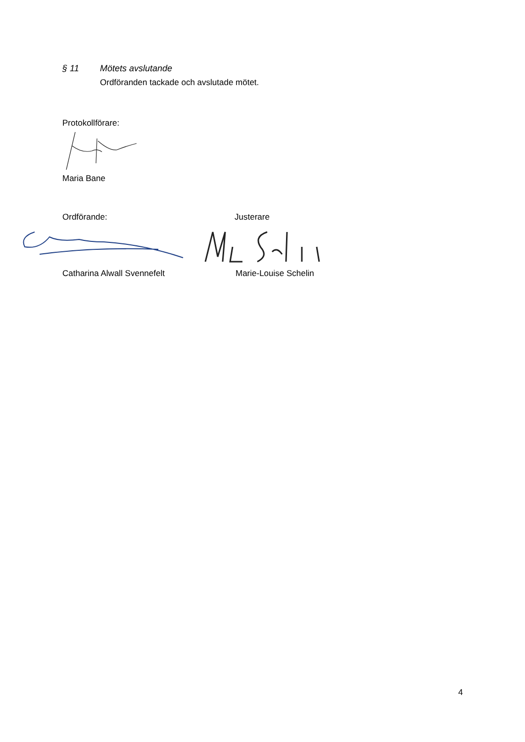§ 11 Mötets avslutande
Ordföranden tackade och avslutade mötet.
Protokollförare:
Maria Bane
Ordförande: Justerare
Catharina Alwall Svennefelt Marie-Louise Schelin
4